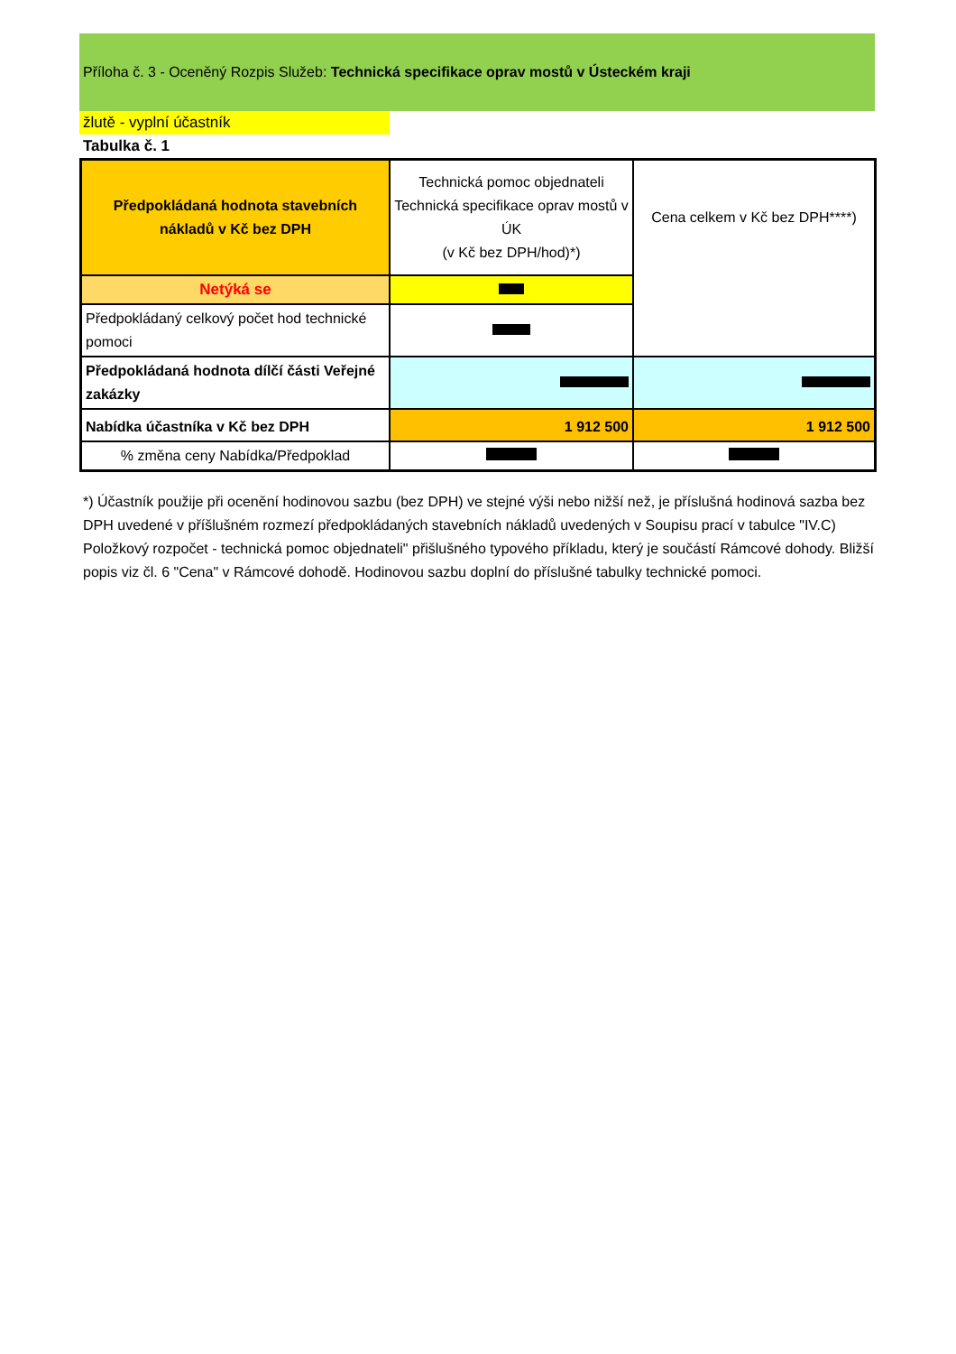Příloha č. 3 - Oceněný Rozpis Služeb: Technická specifikace oprav mostů v Ústeckém kraji
žlutě - vyplní účastník
Tabulka č. 1
| Předpokládaná hodnota stavebních nákladů v Kč bez DPH | Technická pomoc objednateli Technická specifikace oprav mostů v ÚK (v Kč bez DPH/hod)*) | Cena celkem v Kč bez DPH****) |
| Netýká se | | |
| Předpokládaný celkový počet hod technické pomoci | | |
| Předpokládaná hodnota dílčí části Veřejné zakázky | | |
| Nabídka účastníka v Kč bez DPH | 1 912 500 | 1 912 500 |
| % změna ceny Nabídka/Předpoklad | | |
*) Účastník použije při ocenění hodinovou sazbu (bez DPH) ve stejné výši nebo nižší než, je příslušná hodinová sazba bez DPH uvedené v příšlušném rozmezí předpokládaných stavebních nákladů uvedených v Soupisu prací v tabulce "IV.C) Položkový rozpočet - technická pomoc objednateli" přišlušného typového příkladu, který je součástí Rámcové dohody. Bližší popis viz čl. 6 "Cena" v Rámcové dohodě. Hodinovou sazbu doplní do příslušné tabulky technické pomoci.